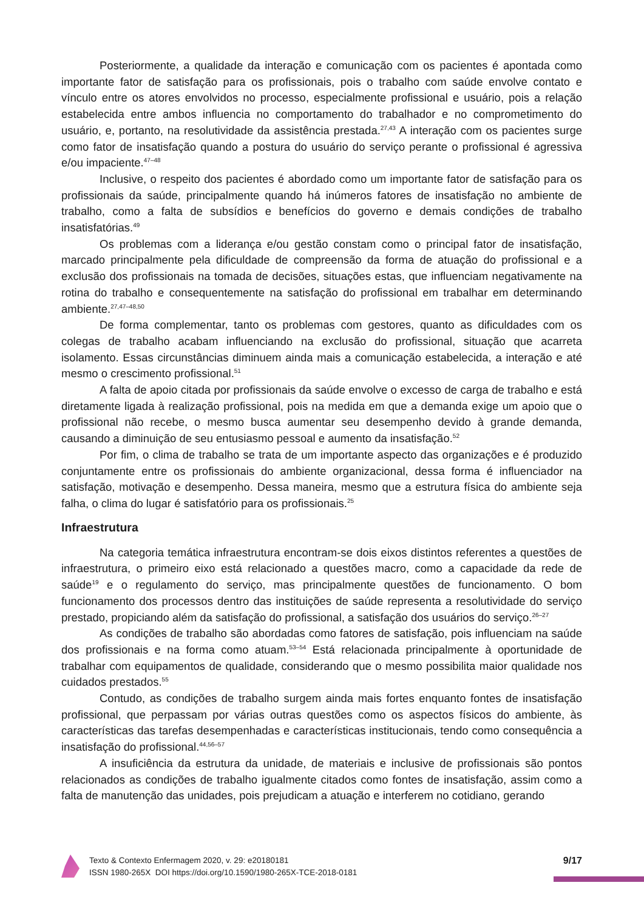Posteriormente, a qualidade da interação e comunicação com os pacientes é apontada como importante fator de satisfação para os profissionais, pois o trabalho com saúde envolve contato e vínculo entre os atores envolvidos no processo, especialmente profissional e usuário, pois a relação estabelecida entre ambos influencia no comportamento do trabalhador e no comprometimento do usuário, e, portanto, na resolutividade da assistência prestada.<sup>27,43</sup> A interação com os pacientes surge como fator de insatisfação quando a postura do usuário do serviço perante o profissional é agressiva e/ou impaciente.<sup>47–48</sup>
Inclusive, o respeito dos pacientes é abordado como um importante fator de satisfação para os profissionais da saúde, principalmente quando há inúmeros fatores de insatisfação no ambiente de trabalho, como a falta de subsídios e benefícios do governo e demais condições de trabalho insatisfatórias.<sup>49</sup>
Os problemas com a liderança e/ou gestão constam como o principal fator de insatisfação, marcado principalmente pela dificuldade de compreensão da forma de atuação do profissional e a exclusão dos profissionais na tomada de decisões, situações estas, que influenciam negativamente na rotina do trabalho e consequentemente na satisfação do profissional em trabalhar em determinando ambiente.<sup>27,47–48,50</sup>
De forma complementar, tanto os problemas com gestores, quanto as dificuldades com os colegas de trabalho acabam influenciando na exclusão do profissional, situação que acarreta isolamento. Essas circunstâncias diminuem ainda mais a comunicação estabelecida, a interação e até mesmo o crescimento profissional.<sup>51</sup>
A falta de apoio citada por profissionais da saúde envolve o excesso de carga de trabalho e está diretamente ligada à realização profissional, pois na medida em que a demanda exige um apoio que o profissional não recebe, o mesmo busca aumentar seu desempenho devido à grande demanda, causando a diminuição de seu entusiasmo pessoal e aumento da insatisfação.<sup>52</sup>
Por fim, o clima de trabalho se trata de um importante aspecto das organizações e é produzido conjuntamente entre os profissionais do ambiente organizacional, dessa forma é influenciador na satisfação, motivação e desempenho. Dessa maneira, mesmo que a estrutura física do ambiente seja falha, o clima do lugar é satisfatório para os profissionais.<sup>25</sup>
Infraestrutura
Na categoria temática infraestrutura encontram-se dois eixos distintos referentes a questões de infraestrutura, o primeiro eixo está relacionado a questões macro, como a capacidade da rede de saúde<sup>19</sup> e o regulamento do serviço, mas principalmente questões de funcionamento. O bom funcionamento dos processos dentro das instituições de saúde representa a resolutividade do serviço prestado, propiciando além da satisfação do profissional, a satisfação dos usuários do serviço.<sup>26–27</sup>
As condições de trabalho são abordadas como fatores de satisfação, pois influenciam na saúde dos profissionais e na forma como atuam.<sup>53–54</sup> Está relacionada principalmente à oportunidade de trabalhar com equipamentos de qualidade, considerando que o mesmo possibilita maior qualidade nos cuidados prestados.<sup>55</sup>
Contudo, as condições de trabalho surgem ainda mais fortes enquanto fontes de insatisfação profissional, que perpassam por várias outras questões como os aspectos físicos do ambiente, às características das tarefas desempenhadas e características institucionais, tendo como consequência a insatisfação do profissional.<sup>44,56–57</sup>
A insuficiência da estrutura da unidade, de materiais e inclusive de profissionais são pontos relacionados as condições de trabalho igualmente citados como fontes de insatisfação, assim como a falta de manutenção das unidades, pois prejudicam a atuação e interferem no cotidiano, gerando
Texto & Contexto Enfermagem 2020, v. 29: e20180181
ISSN 1980-265X DOI https://doi.org/10.1590/1980-265X-TCE-2018-0181
9/17